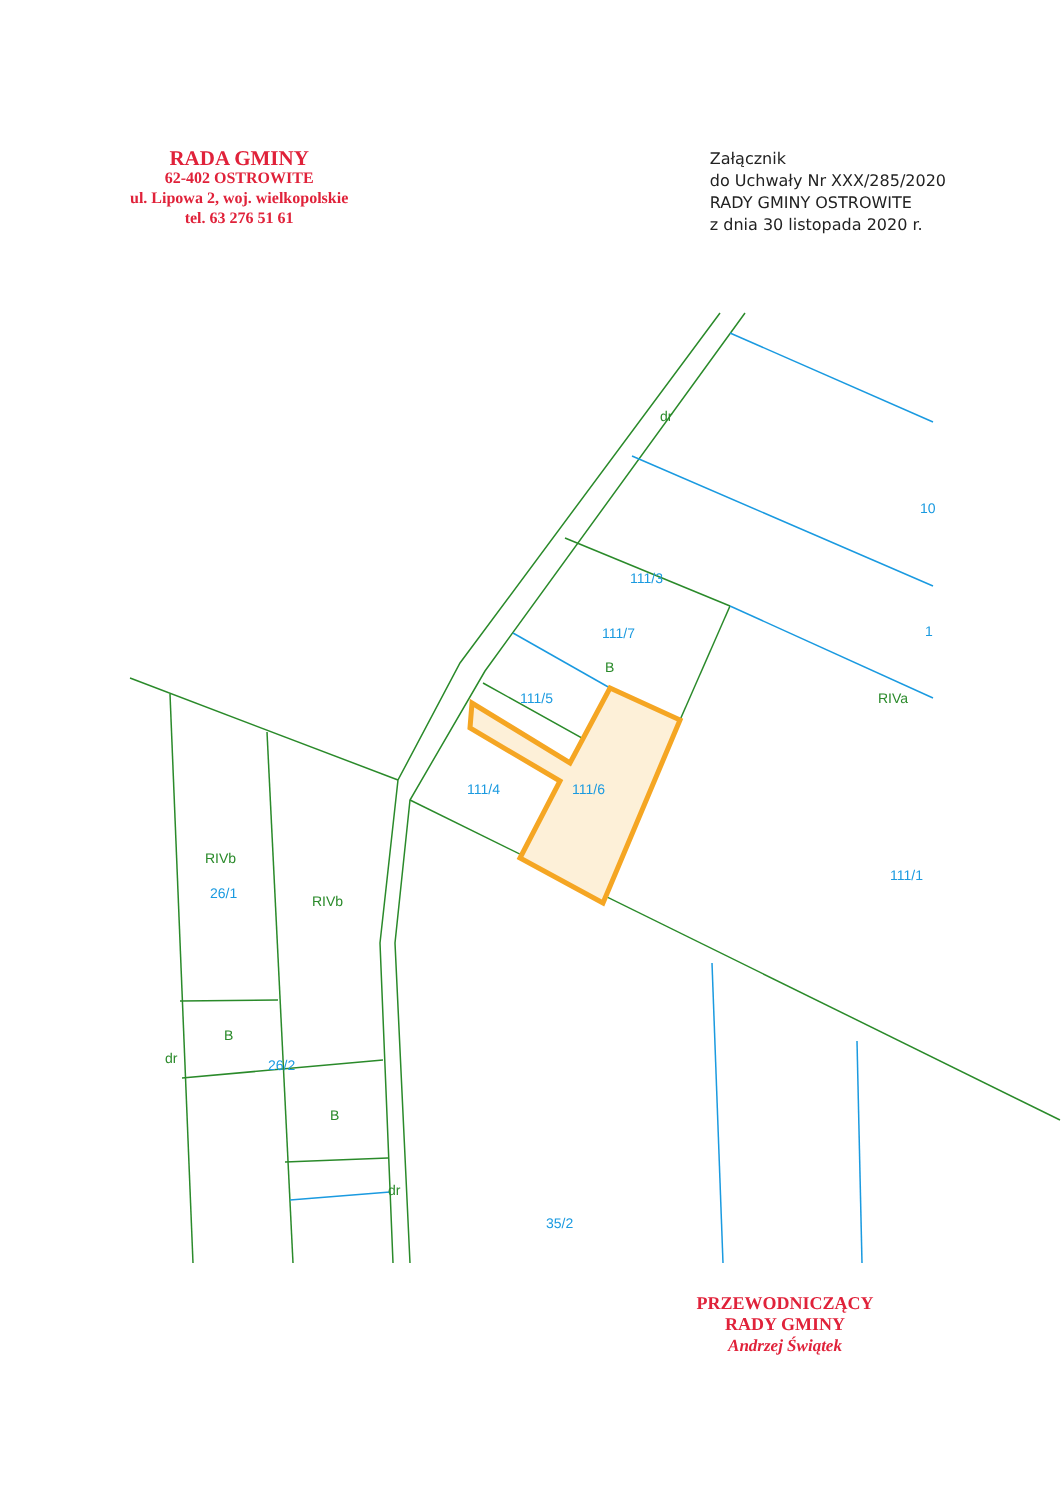RADA GMINY
62-402 OSTROWITE
ul. Lipowa 2, woj. wielkopolskie
tel. 63 276 51 61
Załącznik
do Uchwały Nr XXX/285/2020
RADY GMINY OSTROWITE
z dnia 30 listopada 2020 r.
dr
B
RIVa
RIVb
RIVb
B
B
dr
dr
10
1
111/3
111/7
111/5
111/4
111/6
111/1
26/1
26/2
35/2
PRZEWODNICZĄCY
RADY GMINY
Andrzej Świątek